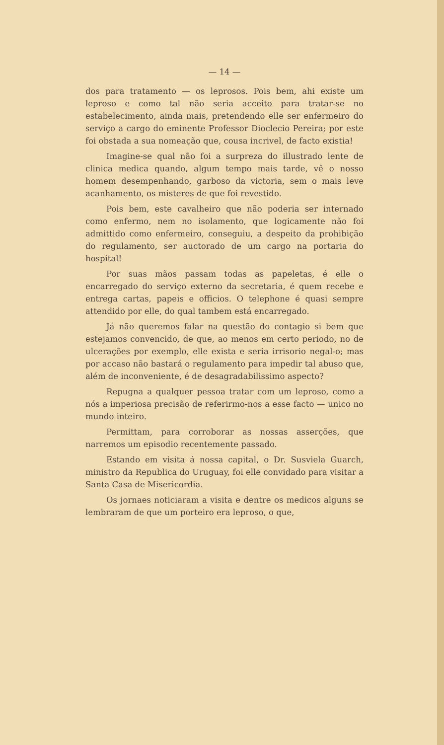— 14 —
dos para tratamento — os leprosos. Pois bem, ahi existe um leproso e como tal não seria acceito para tratar-se no estabelecimento, ainda mais, pretendendo elle ser enfermeiro do serviço a cargo do eminente Professor Dioclecio Pereira; por este foi obstada a sua nomeação que, cousa incrivel, de facto existia!
Imagine-se qual não foi a surpreza do illustrado lente de clinica medica quando, algum tempo mais tarde, vê o nosso homem desempenhando, garboso da victoria, sem o mais leve acanhamento, os misteres de que foi revestido.
Pois bem, este cavalheiro que não poderia ser internado como enfermo, nem no isolamento, que logicamente não foi admittido como enfermeiro, conseguiu, a despeito da prohibição do regulamento, ser auctorado de um cargo na portaria do hospital!
Por suas mãos passam todas as papeletas, é elle o encarregado do serviço externo da secretaria, é quem recebe e entrega cartas, papeis e officios. O telephone é quasi sempre attendido por elle, do qual tambem está encarregado.
Já não queremos falar na questão do contagio si bem que estejamos convencido, de que, ao menos em certo periodo, no de ulcerações por exemplo, elle exista e seria irrisorio negal-o; mas por accaso não bastará o regulamento para impedir tal abuso que, além de inconveniente, é de desagradabilissimo aspecto?
Repugna a qualquer pessoa tratar com um leproso, como a nós a imperiosa precisão de referirmo-nos a esse facto — unico no mundo inteiro.
Permittam, para corroborar as nossas asserções, que narremos um episodio recentemente passado.
Estando em visita á nossa capital, o Dr. Susviela Guarch, ministro da Republica do Uruguay, foi elle convidado para visitar a Santa Casa de Misericordia.
Os jornaes noticiaram a visita e dentre os medicos alguns se lembraram de que um porteiro era leproso, o que,